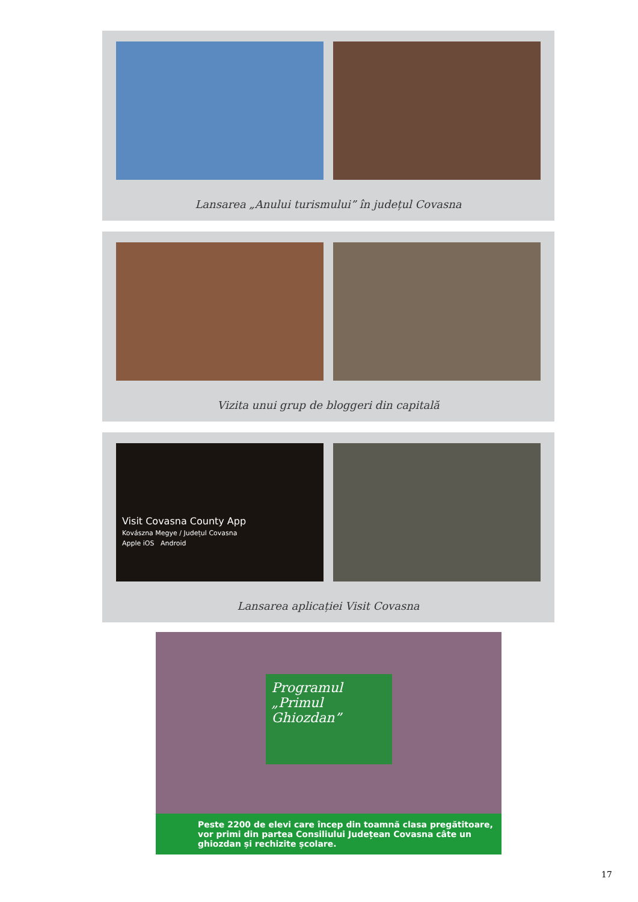Lansarea „Anului turismului” în județul Covasna
Vizita unui grup de bloggeri din capitală
Visit Covasna County App
Kovászna Megye / Județul Covasna
Apple iOS Android
Lansarea aplicației Visit Covasna
Programul
„Primul
Ghiozdan”
Peste 2200 de elevi care încep din toamnă clasa pregătitoare, vor primi din partea Consiliului Județean Covasna câte un ghiozdan și rechizite școlare.
17